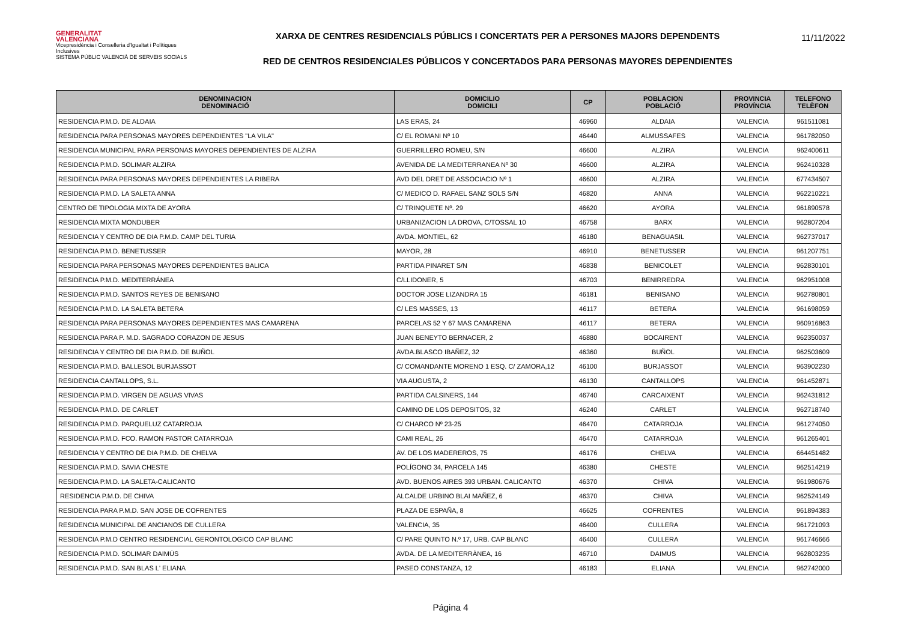GENERALITAT
VALENCIANA
Vicepresidència i Conselleria d'Igualtat i Polítiques Inclusives
SISTEMA PÚBLIC VALENCIÀ DE SERVEIS SOCIALS
XARXA DE CENTRES RESIDENCIALS PÚBLICS I CONCERTATS PER A PERSONES MAJORS DEPENDENTS
RED DE CENTROS RESIDENCIALES PÚBLICOS Y CONCERTADOS PARA PERSONAS MAYORES DEPENDIENTES
11/11/2022
| DENOMINACION DENOMINACIÓ | DOMICILIO DOMICILI | CP | POBLACION POBLACIÓ | PROVINCIA PROVÍNCIA | TELEFONO TELÈFON |
| --- | --- | --- | --- | --- | --- |
| RESIDENCIA P.M.D. DE ALDAIA | LAS ERAS, 24 | 46960 | ALDAIA | VALENCIA | 961511081 |
| RESIDENCIA PARA PERSONAS MAYORES DEPENDIENTES "LA VILA" | C/ EL ROMANI Nº 10 | 46440 | ALMUSSAFES | VALENCIA | 961782050 |
| RESIDENCIA MUNICIPAL PARA PERSONAS MAYORES DEPENDIENTES DE ALZIRA | GUERRILLERO ROMEU, S/N | 46600 | ALZIRA | VALENCIA | 962400611 |
| RESIDENCIA P.M.D. SOLIMAR ALZIRA | AVENIDA DE LA MEDITERRANEA Nº 30 | 46600 | ALZIRA | VALENCIA | 962410328 |
| RESIDENCIA PARA PERSONAS MAYORES DEPENDIENTES LA RIBERA | AVD DEL DRET DE ASSOCIACIO Nº 1 | 46600 | ALZIRA | VALENCIA | 677434507 |
| RESIDENCIA P.M.D. LA SALETA ANNA | C/ MEDICO D. RAFAEL SANZ SOLS S/N | 46820 | ANNA | VALENCIA | 962210221 |
| CENTRO DE TIPOLOGIA MIXTA DE AYORA | C/ TRINQUETE Nº. 29 | 46620 | AYORA | VALENCIA | 961890578 |
| RESIDENCIA MIXTA MONDUBER | URBANIZACION LA DROVA, C/TOSSAL 10 | 46758 | BARX | VALENCIA | 962807204 |
| RESIDENCIA Y CENTRO DE DIA P.M.D. CAMP DEL TURIA | AVDA. MONTIEL, 62 | 46180 | BENAGUASIL | VALENCIA | 962737017 |
| RESIDENCIA P.M.D. BENETUSSER | MAYOR, 28 | 46910 | BENETUSSER | VALENCIA | 961207751 |
| RESIDENCIA PARA PERSONAS MAYORES DEPENDIENTES BALICA | PARTIDA PINARET S/N | 46838 | BENICOLET | VALENCIA | 962830101 |
| RESIDENCIA P.M.D. MEDITERRÁNEA | C/LLIDONER, 5 | 46703 | BENIRREDRA | VALENCIA | 962951008 |
| RESIDENCIA P.M.D. SANTOS REYES DE BENISANO | DOCTOR JOSE LIZANDRA 15 | 46181 | BENISANO | VALENCIA | 962780801 |
| RESIDENCIA P.M.D. LA SALETA BETERA | C/ LES MASSES, 13 | 46117 | BETERA | VALENCIA | 961698059 |
| RESIDENCIA PARA PERSONAS MAYORES DEPENDIENTES MAS CAMARENA | PARCELAS 52 Y 67 MAS CAMARENA | 46117 | BETERA | VALENCIA | 960916863 |
| RESIDENCIA PARA P. M.D. SAGRADO CORAZON DE JESUS | JUAN BENEYTO BERNACER, 2 | 46880 | BOCAIRENT | VALENCIA | 962350037 |
| RESIDENCIA Y CENTRO DE DIA P.M.D. DE BUÑOL | AVDA.BLASCO IBAÑEZ, 32 | 46360 | BUÑOL | VALENCIA | 962503609 |
| RESIDENCIA P.M.D. BALLESOL BURJASSOT | C/ COMANDANTE MORENO 1 ESQ. C/ ZAMORA,12 | 46100 | BURJASSOT | VALENCIA | 963902230 |
| RESIDENCIA CANTALLOPS, S.L. | VIA AUGUSTA, 2 | 46130 | CANTALLOPS | VALENCIA | 961452871 |
| RESIDENCIA P.M.D. VIRGEN DE AGUAS VIVAS | PARTIDA CALSINERS, 144 | 46740 | CARCAIXENT | VALENCIA | 962431812 |
| RESIDENCIA P.M.D. DE CARLET | CAMINO DE LOS DEPOSITOS, 32 | 46240 | CARLET | VALENCIA | 962718740 |
| RESIDENCIA P.M.D. PARQUELUZ CATARROJA | C/ CHARCO Nº 23-25 | 46470 | CATARROJA | VALENCIA | 961274050 |
| RESIDENCIA P.M.D. FCO. RAMON PASTOR CATARROJA | CAMI REAL, 26 | 46470 | CATARROJA | VALENCIA | 961265401 |
| RESIDENCIA Y CENTRO DE DIA P.M.D. DE CHELVA | AV. DE LOS MADEREROS, 75 | 46176 | CHELVA | VALENCIA | 664451482 |
| RESIDENCIA P.M.D. SAVIA CHESTE | POLÍGONO 34, PARCELA 145 | 46380 | CHESTE | VALENCIA | 962514219 |
| RESIDENCIA P.M.D. LA SALETA-CALICANTO | AVD. BUENOS AIRES 393 URBAN. CALICANTO | 46370 | CHIVA | VALENCIA | 961980676 |
| RESIDENCIA P.M.D. DE CHIVA | ALCALDE URBINO BLAI MAÑEZ, 6 | 46370 | CHIVA | VALENCIA | 962524149 |
| RESIDENCIA PARA P.M.D. SAN JOSE DE COFRENTES | PLAZA DE ESPAÑA, 8 | 46625 | COFRENTES | VALENCIA | 961894383 |
| RESIDENCIA MUNICIPAL DE ANCIANOS DE CULLERA | VALENCIA, 35 | 46400 | CULLERA | VALENCIA | 961721093 |
| RESIDENCIA P.M.D CENTRO RESIDENCIAL GERONTOLOGICO CAP BLANC | C/ PARE QUINTO N.º 17, URB. CAP BLANC | 46400 | CULLERA | VALENCIA | 961746666 |
| RESIDENCIA P.M.D. SOLIMAR DAIMÚS | AVDA. DE LA MEDITERRÀNEA, 16 | 46710 | DAIMUS | VALENCIA | 962803235 |
| RESIDENCIA P.M.D. SAN BLAS L' ELIANA | PASEO CONSTANZA, 12 | 46183 | ELIANA | VALENCIA | 962742000 |
Página 4